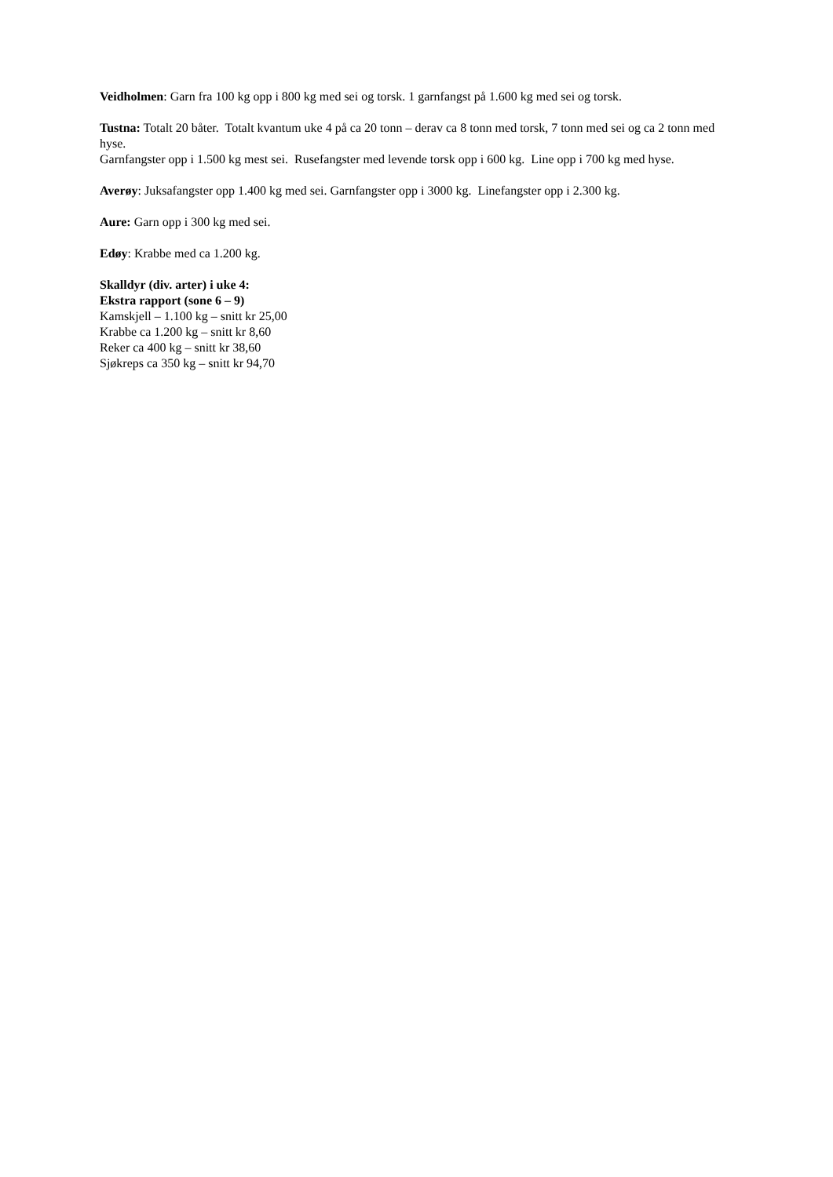Veidholmen: Garn fra 100 kg opp i 800 kg med sei og torsk. 1 garnfangst på 1.600 kg med sei og torsk.
Tustna: Totalt 20 båter. Totalt kvantum uke 4 på ca 20 tonn – derav ca 8 tonn med torsk, 7 tonn med sei og ca 2 tonn med hyse.
Garnfangster opp i 1.500 kg mest sei. Rusefangster med levende torsk opp i 600 kg. Line opp i 700 kg med hyse.
Averøy: Juksafangster opp 1.400 kg med sei. Garnfangster opp i 3000 kg. Linefangster opp i 2.300 kg.
Aure: Garn opp i 300 kg med sei.
Edøy: Krabbe med ca 1.200 kg.
Skalldyr (div. arter) i uke 4:
Ekstra rapport (sone 6 – 9)
Kamskjell – 1.100 kg – snitt kr 25,00
Krabbe ca 1.200 kg – snitt kr 8,60
Reker ca 400 kg – snitt kr 38,60
Sjøkreps ca 350 kg – snitt kr 94,70